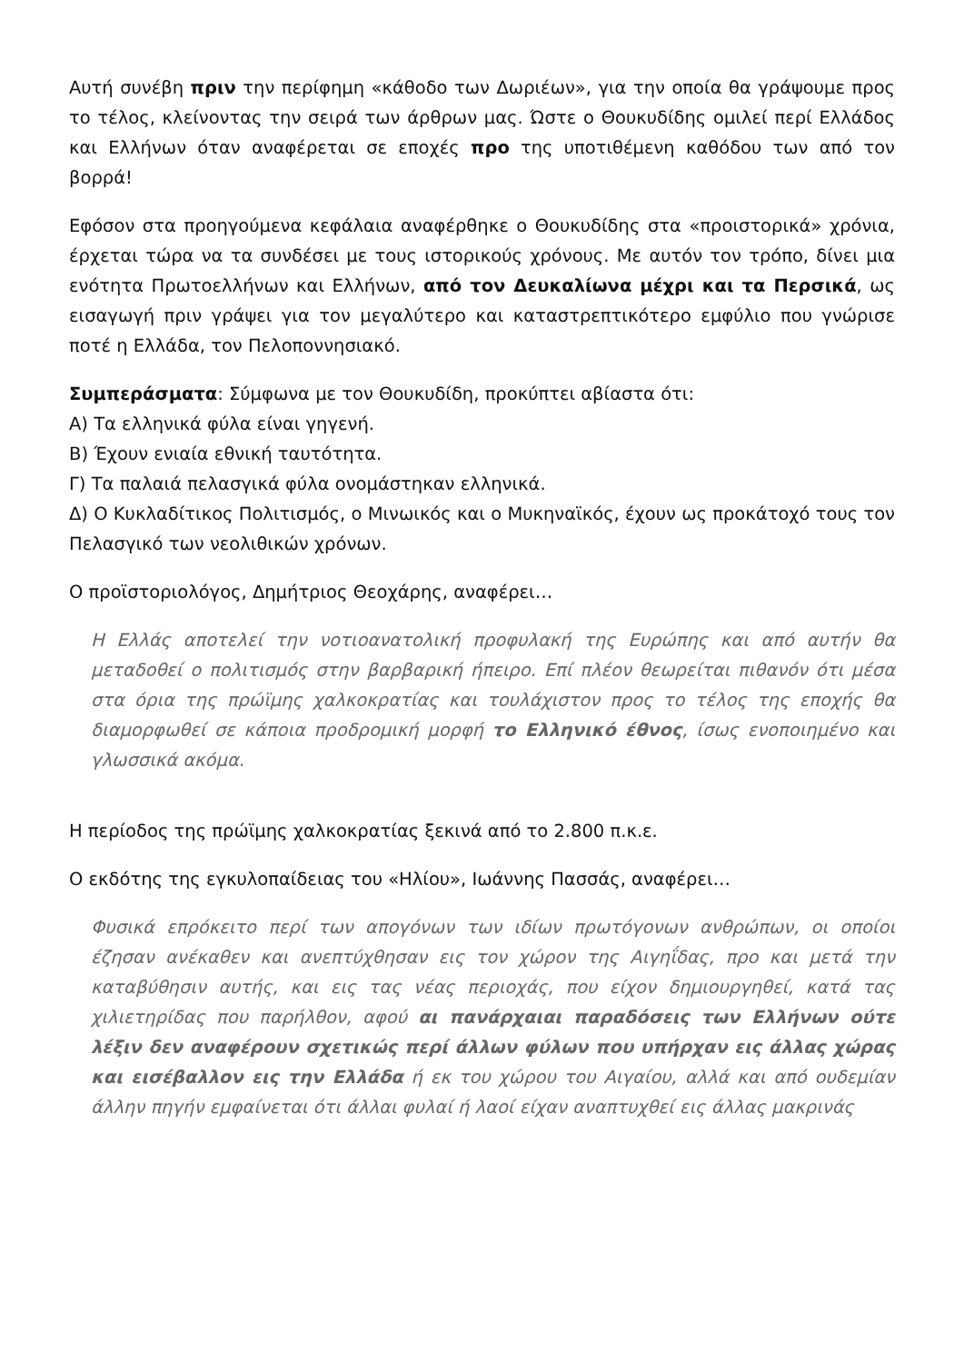Αυτή συνέβη πριν την περίφημη «κάθοδο των Δωριέων», για την οποία θα γράψουμε προς το τέλος, κλείνοντας την σειρά των άρθρων μας. Ώστε ο Θουκυδίδης ομιλεί περί Ελλάδος και Ελλήνων όταν αναφέρεται σε εποχές προ της υποτιθέμενη καθόδου των από τον βορρά!
Εφόσον στα προηγούμενα κεφάλαια αναφέρθηκε ο Θουκυδίδης στα «προιστορικά» χρόνια, έρχεται τώρα να τα συνδέσει με τους ιστορικούς χρόνους. Με αυτόν τον τρόπο, δίνει μια ενότητα Πρωτοελλήνων και Ελλήνων, από τον Δευκαλίωνα μέχρι και τα Περσικά, ως εισαγωγή πριν γράψει για τον μεγαλύτερο και καταστρεπτικότερο εμφύλιο που γνώρισε ποτέ η Ελλάδα, τον Πελοποννησιακό.
Συμπεράσματα: Σύμφωνα με τον Θουκυδίδη, προκύπτει αβίαστα ότι:
Α) Τα ελληνικά φύλα είναι γηγενή.
Β) Έχουν ενιαία εθνική ταυτότητα.
Γ) Τα παλαιά πελασγικά φύλα ονομάστηκαν ελληνικά.
Δ) Ο Κυκλαδίτικος Πολιτισμός, ο Μινωικός και ο Μυκηναϊκός, έχουν ως προκάτοχό τους τον Πελασγικό των νεολιθικών χρόνων.
Ο προϊστοριολόγος, Δημήτριος Θεοχάρης, αναφέρει…
Η Ελλάς αποτελεί την νοτιοανατολική προφυλακή της Ευρώπης και από αυτήν θα μεταδοθεί ο πολιτισμός στην βαρβαρική ήπειρο. Επί πλέον θεωρείται πιθανόν ότι μέσα στα όρια της πρώϊμης χαλκοκρατίας και τουλάχιστον προς το τέλος της εποχής θα διαμορφωθεί σε κάποια προδρομική μορφή το Ελληνικό έθνος, ίσως ενοποιημένο και γλωσσικά ακόμα.
Η περίοδος της πρώϊμης χαλκοκρατίας ξεκινά από το 2.800 π.κ.ε.
Ο εκδότης της εγκυλοπαίδειας του «Ηλίου», Ιωάννης Πασσάς, αναφέρει…
Φυσικά επρόκειτο περί των απογόνων των ιδίων πρωτόγονων ανθρώπων, οι οποίοι έζησαν ανέκαθεν και ανεπτύχθησαν εις τον χώρον της Αιγηΐδας, προ και μετά την καταβύθησιν αυτής, και εις τας νέας περιοχάς, που είχον δημιουργηθεί, κατά τας χιλιετηρίδας που παρήλθον, αφού αι πανάρχαιαι παραδόσεις των Ελλήνων ούτε λέξιν δεν αναφέρουν σχετικώς περί άλλων φύλων που υπήρχαν εις άλλας χώρας και εισέβαλλον εις την Ελλάδα ή εκ του χώρου του Αιγαίου, αλλά και από ουδεμίαν άλλην πηγήν εμφαίνεται ότι άλλαι φυλαί ή λαοί είχαν αναπτυχθεί εις άλλας μακρινάς